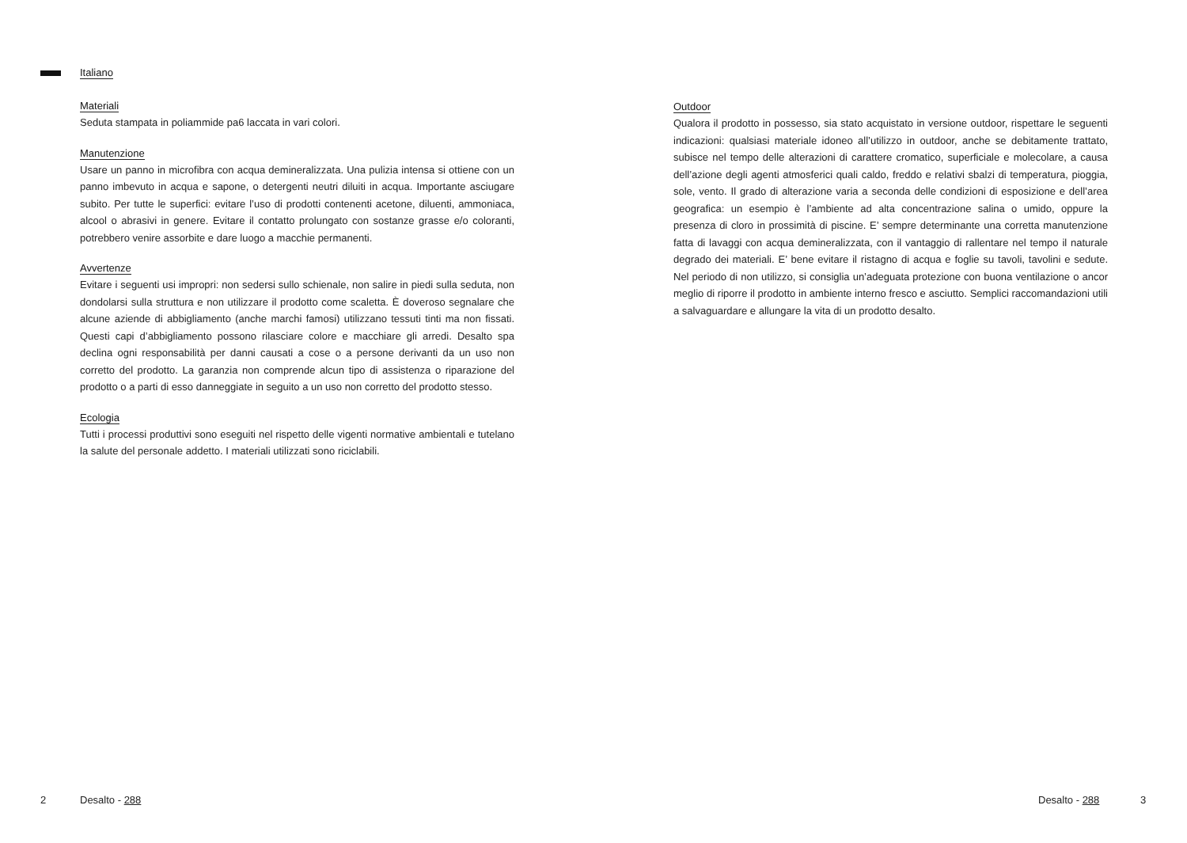Italiano
Materiali
Seduta stampata in poliammide pa6 laccata in vari colori.
Manutenzione
Usare un panno in microfibra con acqua demineralizzata. Una pulizia intensa si ottiene con un panno imbevuto in acqua e sapone, o detergenti neutri diluiti in acqua. Importante asciugare subito. Per tutte le superfici: evitare l’uso di prodotti contenenti acetone, diluenti, ammoniaca, alcool o abrasivi in genere. Evitare il contatto prolungato con sostanze grasse e/o coloranti, potrebbero venire assorbite e dare luogo a macchie permanenti.
Avvertenze
Evitare i seguenti usi impropri: non sedersi sullo schienale, non salire in piedi sulla seduta, non dondolarsi sulla struttura e non utilizzare il prodotto come scaletta. È doveroso segnalare che alcune aziende di abbigliamento (anche marchi famosi) utilizzano tessuti tinti ma non fissati. Questi capi d’abbigliamento possono rilasciare colore e macchiare gli arredi. Desalto spa declina ogni responsabilità per danni causati a cose o a persone derivanti da un uso non corretto del prodotto. La garanzia non comprende alcun tipo di assistenza o riparazione del prodotto o a parti di esso danneggiate in seguito a un uso non corretto del prodotto stesso.
Ecologia
Tutti i processi produttivi sono eseguiti nel rispetto delle vigenti normative ambientali e tutelano la salute del personale addetto. I materiali utilizzati sono riciclabili.
Outdoor
Qualora il prodotto in possesso, sia stato acquistato in versione outdoor, rispettare le seguenti indicazioni: qualsiasi materiale idoneo all’utilizzo in outdoor, anche se debitamente trattato, subisce nel tempo delle alterazioni di carattere cromatico, superficiale e molecolare, a causa dell’azione degli agenti atmosferici quali caldo, freddo e relativi sbalzi di temperatura, pioggia, sole, vento. Il grado di alterazione varia a seconda delle condizioni di esposizione e dell’area geografica: un esempio è l’ambiente ad alta concentrazione salina o umido, oppure la presenza di cloro in prossimità di piscine. E’ sempre determinante una corretta manutenzione fatta di lavaggi con acqua demineralizzata, con il vantaggio di rallentare nel tempo il naturale degrado dei materiali. E’ bene evitare il ristagno di acqua e foglie su tavoli, tavolini e sedute. Nel periodo di non utilizzo, si consiglia un’adeguata protezione con buona ventilazione o ancor meglio di riporre il prodotto in ambiente interno fresco e asciutto. Semplici raccomandazioni utili a salvaguardare e allungare la vita di un prodotto desalto.
2 Desalto - 288 Desalto - 288 3